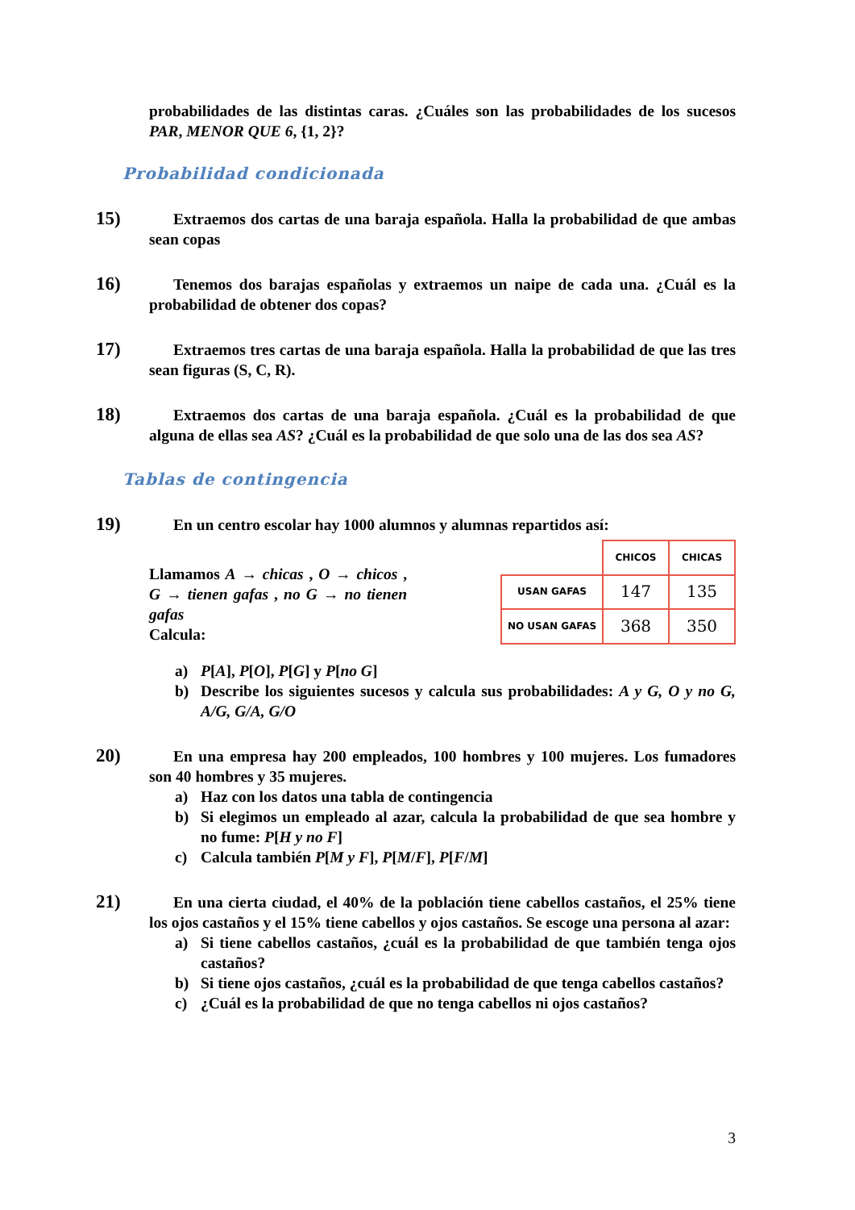probabilidades de las distintas caras. ¿Cuáles son las probabilidades de los sucesos PAR, MENOR QUE 6, {1, 2}?
Probabilidad condicionada
15) Extraemos dos cartas de una baraja española. Halla la probabilidad de que ambas sean copas
16) Tenemos dos barajas españolas y extraemos un naipe de cada una. ¿Cuál es la probabilidad de obtener dos copas?
17) Extraemos tres cartas de una baraja española. Halla la probabilidad de que las tres sean figuras (S, C, R).
18) Extraemos dos cartas de una baraja española. ¿Cuál es la probabilidad de que alguna de ellas sea AS? ¿Cuál es la probabilidad de que solo una de las dos sea AS?
Tablas de contingencia
19) En un centro escolar hay 1000 alumnos y alumnas repartidos así:
Llamamos A → chicas , O → chicos , G → tienen gafas , no G → no tienen gafas
Calcula:
| | CHICOS | CHICAS |
| USAN GAFAS | 147 | 135 |
| NO USAN GAFAS | 368 | 350 |
a) P[A], P[O], P[G] y P[no G]
b) Describe los siguientes sucesos y calcula sus probabilidades: A y G, O y no G, A/G, G/A, G/O
20) En una empresa hay 200 empleados, 100 hombres y 100 mujeres. Los fumadores son 40 hombres y 35 mujeres.
a) Haz con los datos una tabla de contingencia
b) Si elegimos un empleado al azar, calcula la probabilidad de que sea hombre y no fume: P[H y no F]
c) Calcula también P[M y F], P[M/F], P[F/M]
21) En una cierta ciudad, el 40% de la población tiene cabellos castaños, el 25% tiene los ojos castaños y el 15% tiene cabellos y ojos castaños. Se escoge una persona al azar:
a) Si tiene cabellos castaños, ¿cuál es la probabilidad de que también tenga ojos castaños?
b) Si tiene ojos castaños, ¿cuál es la probabilidad de que tenga cabellos castaños?
c) ¿Cuál es la probabilidad de que no tenga cabellos ni ojos castaños?
3